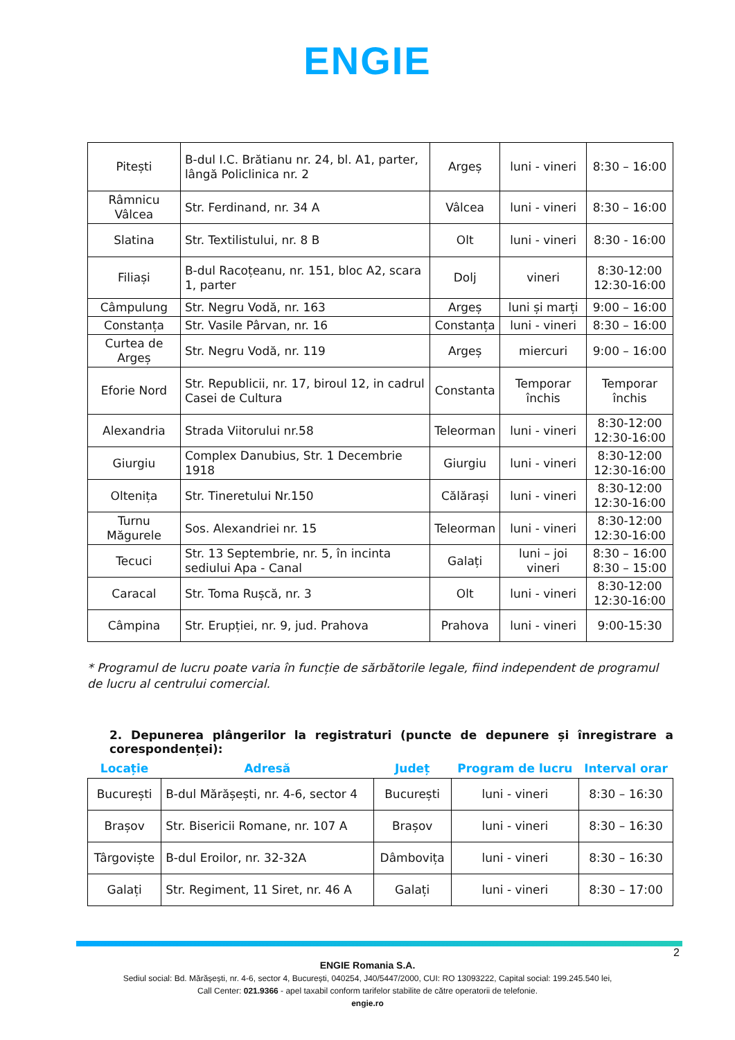ENGIE
| Pitești | B-dul I.C. Brătianu nr. 24, bl. A1, parter, lângă Policlinica nr. 2 | Argeș | luni - vineri | 8:30 – 16:00 |
| Râmnicu Vâlcea | Str. Ferdinand, nr. 34 A | Vâlcea | luni - vineri | 8:30 – 16:00 |
| Slatina | Str. Textilistului, nr. 8 B | Olt | luni - vineri | 8:30 - 16:00 |
| Filiași | B-dul Racoțeanu, nr. 151, bloc A2, scara 1, parter | Dolj | vineri | 8:30-12:00 12:30-16:00 |
| Câmpulung | Str. Negru Vodă, nr. 163 | Argeș | luni și marți | 9:00 – 16:00 |
| Constanța | Str. Vasile Pârvan, nr. 16 | Constanța | luni - vineri | 8:30 – 16:00 |
| Curtea de Argeș | Str. Negru Vodă, nr. 119 | Argeș | miercuri | 9:00 – 16:00 |
| Eforie Nord | Str. Republicii, nr. 17, biroul 12, in cadrul Casei de Cultura | Constanta | Temporar închis | Temporar închis |
| Alexandria | Strada Viitorului nr.58 | Teleorman | luni - vineri | 8:30-12:00 12:30-16:00 |
| Giurgiu | Complex Danubius, Str. 1 Decembrie 1918 | Giurgiu | luni - vineri | 8:30-12:00 12:30-16:00 |
| Oltenița | Str. Tineretului Nr.150 | Călărași | luni - vineri | 8:30-12:00 12:30-16:00 |
| Turnu Măgurele | Sos. Alexandriei nr. 15 | Teleorman | luni - vineri | 8:30-12:00 12:30-16:00 |
| Tecuci | Str. 13 Septembrie, nr. 5, în incinta sediului Apa - Canal | Galați | luni – joi vineri | 8:30 – 16:00 8:30 – 15:00 |
| Caracal | Str. Toma Rușcă, nr. 3 | Olt | luni - vineri | 8:30-12:00 12:30-16:00 |
| Câmpina | Str. Erupției, nr. 9, jud. Prahova | Prahova | luni - vineri | 9:00-15:30 |
* Programul de lucru poate varia în funcție de sărbătorile legale, fiind independent de programul de lucru al centrului comercial.
2. Depunerea plângerilor la registraturi (puncte de depunere și înregistrare a corespondenței):
| Locație | Adresă | Județ | Program de lucru | Interval orar |
| --- | --- | --- | --- | --- |
| București | B-dul Mărășești, nr. 4-6, sector 4 | București | luni - vineri | 8:30 – 16:30 |
| Brașov | Str. Bisericii Romane, nr. 107 A | Brașov | luni - vineri | 8:30 – 16:30 |
| Târgoviște | B-dul Eroilor, nr. 32-32A | Dâmbovița | luni - vineri | 8:30 – 16:30 |
| Galați | Str. Regiment, 11 Siret, nr. 46 A | Galați | luni - vineri | 8:30 – 17:00 |
2
ENGIE Romania S.A.
Sediul social: Bd. Mărășești, nr. 4-6, sector 4, București, 040254, J40/5447/2000, CUI: RO 13093222, Capital social: 199.245.540 lei,
Call Center: 021.9366 - apel taxabil conform tarifelor stabilite de către operatorii de telefonie.
engie.ro